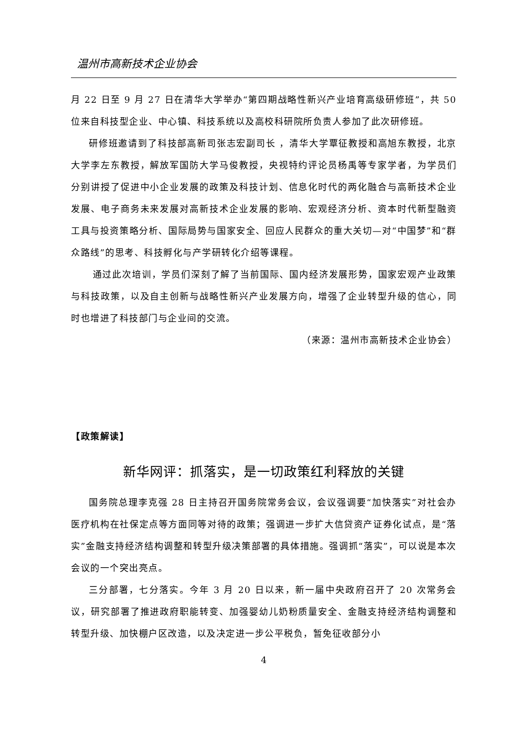温州市高新技术企业协会
月 22 日至 9 月 27 日在清华大学举办“第四期战略性新兴产业培育高级研修班”，共 50 位来自科技型企业、中心镇、科技系统以及高校科研院所负责人参加了此次研修班。
研修班邀请到了科技部高新司张志宏副司长 ，清华大学覃征教授和高旭东教授，北京大学李左东教授，解放军国防大学马俊教授，央视特约评论员杨禹等专家学者，为学员们分别讲授了促进中小企业发展的政策及科技计划、信息化时代的两化融合与高新技术企业发展、电子商务未来发展对高新技术企业发展的影响、宏观经济分析、资本时代新型融资工具与投资策略分析、国际局势与国家安全、回应人民群众的重大关切—对“中国梦”和“群众路线”的思考、科技孵化与产学研转化介绍等课程。
通过此次培训，学员们深刻了解了当前国际、国内经济发展形势，国家宏观产业政策与科技政策，以及自主创新与战略性新兴产业发展方向，增强了企业转型升级的信心，同时也增进了科技部门与企业间的交流。
（来源：温州市高新技术企业协会）
【政策解读】
新华网评：抓落实，是一切政策红利释放的关键
国务院总理李克强 28 日主持召开国务院常务会议，会议强调要“加快落实”对社会办医疗机构在社保定点等方面同等对待的政策；强调进一步扩大信贷资产证券化试点，是“落实”金融支持经济结构调整和转型升级决策部署的具体措施。强调抓“落实”，可以说是本次会议的一个突出亮点。
三分部署，七分落实。今年 3 月 20 日以来，新一届中央政府召开了 20 次常务会议，研究部署了推进政府职能转变、加强婴幼儿奶粉质量安全、金融支持经济结构调整和转型升级、加快棚户区改造，以及决定进一步公平税负，暂免征收部分小
4